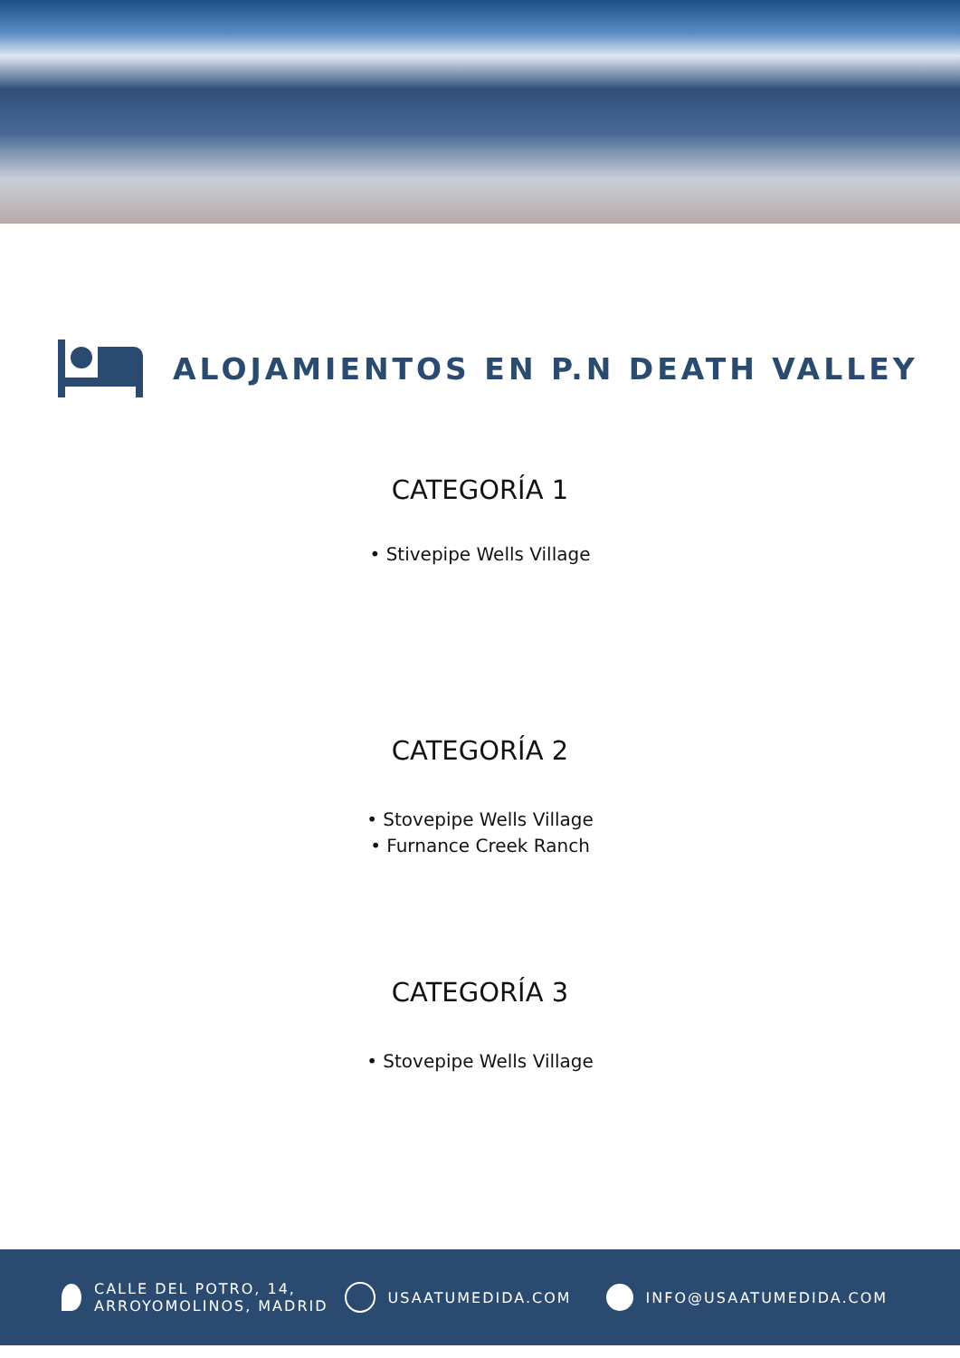ALOJAMIENTOS EN P.N DEATH VALLEY
CATEGORÍA 1
• Stivepipe Wells Village
CATEGORÍA 2
• Stovepipe Wells Village
• Furnance Creek Ranch
CATEGORÍA 3
• Stovepipe Wells Village
CALLE DEL POTRO, 14,
ARROYOMOLINOS, MADRID
USAATUMEDIDA.COM INFO@USAATUMEDIDA.COM